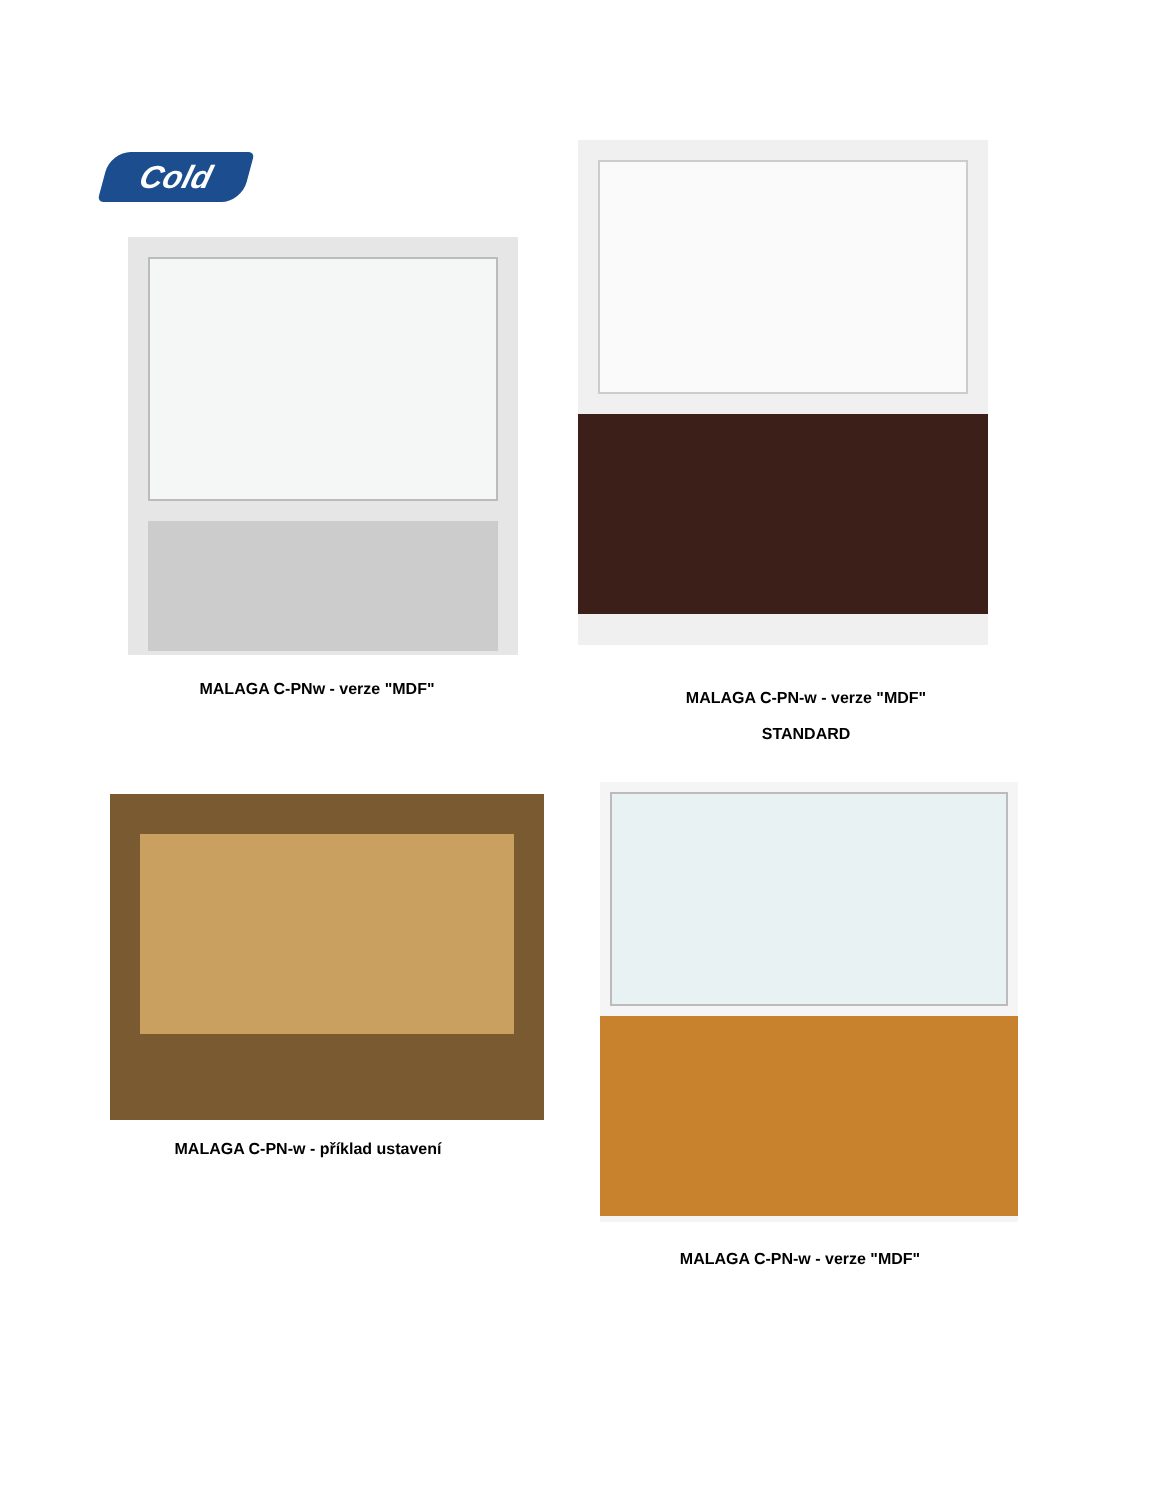Cold
MALAGA C-PNw - verze "MDF"
MALAGA C-PN-w - verze "MDF"
STANDARD
MALAGA C-PN-w - příklad ustavení
MALAGA C-PN-w - verze "MDF"